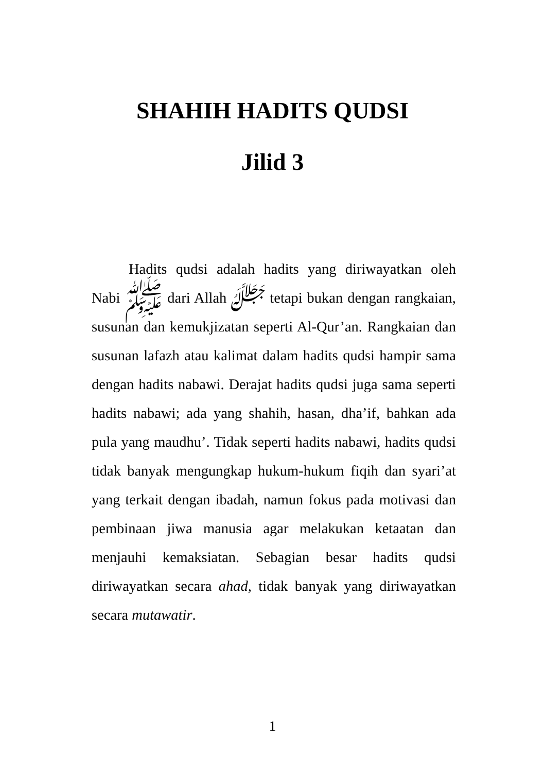SHAHIH HADITS QUDSI
Jilid 3
Hadits qudsi adalah hadits yang diriwayatkan oleh Nabi ﷺ dari Allah ﷻ tetapi bukan dengan rangkaian, susunan dan kemukjizatan seperti Al-Qur’an. Rangkaian dan susunan lafazh atau kalimat dalam hadits qudsi hampir sama dengan hadits nabawi. Derajat hadits qudsi juga sama seperti hadits nabawi; ada yang shahih, hasan, dha’if, bahkan ada pula yang maudhu’. Tidak seperti hadits nabawi, hadits qudsi tidak banyak mengungkap hukum-hukum fiqih dan syari’at yang terkait dengan ibadah, namun fokus pada motivasi dan pembinaan jiwa manusia agar melakukan ketaatan dan menjauhi kemaksiatan. Sebagian besar hadits qudsi diriwayatkan secara ahad, tidak banyak yang diriwayatkan secara mutawatir.
1